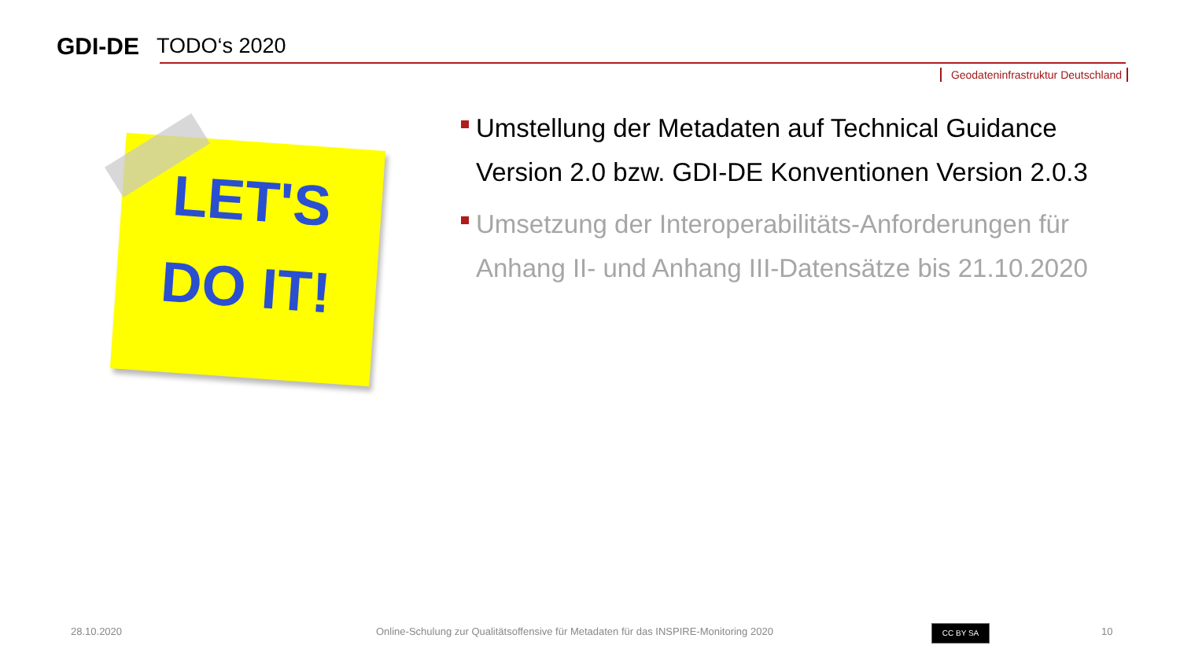GDI-DE
TODO‘s 2020
Geodateninfrastruktur Deutschland
LET'S
DO IT!
Umstellung der Metadaten auf Technical Guidance Version 2.0 bzw. GDI-DE Konventionen Version 2.0.3
Umsetzung der Interoperabilitäts-Anforderungen für Anhang II- und Anhang III-Datensätze bis 21.10.2020
28.10.2020
Online-Schulung zur Qualitätsoffensive für Metadaten für das INSPIRE-Monitoring 2020
CC BY SA 10